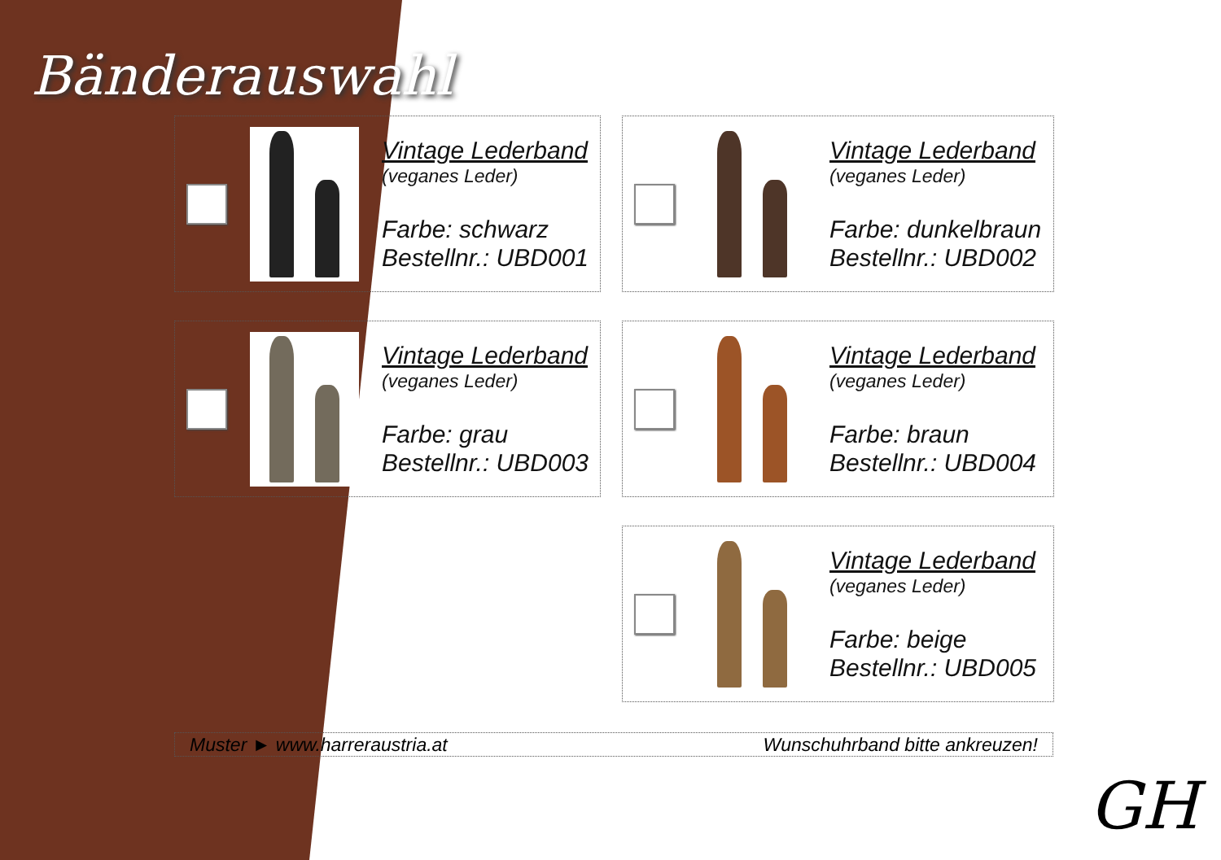Bänderauswahl
Vintage Lederband
(veganes Leder)
Farbe: schwarz
Bestellnr.: UBD001
Vintage Lederband
(veganes Leder)
Farbe: dunkelbraun
Bestellnr.: UBD002
Vintage Lederband
(veganes Leder)
Farbe: grau
Bestellnr.: UBD003
Vintage Lederband
(veganes Leder)
Farbe: braun
Bestellnr.: UBD004
Vintage Lederband
(veganes Leder)
Farbe: beige
Bestellnr.: UBD005
Muster ► www.harreraustria.at Wunschuhrband bitte ankreuzen!
GH